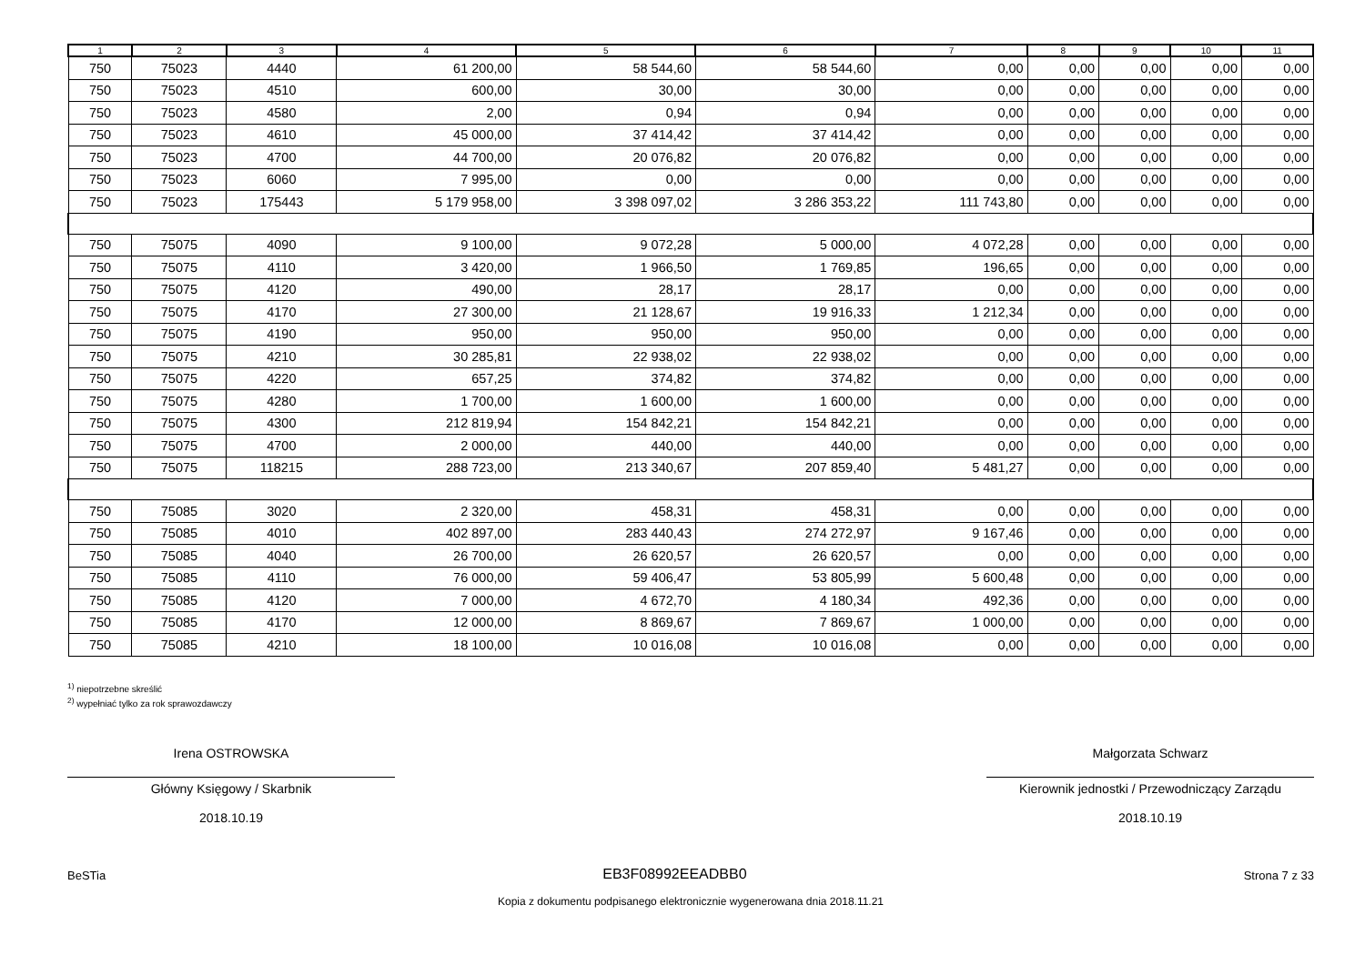| 1 | 2 | 3 | 4 | 5 | 6 | 7 | 8 | 9 | 10 | 11 |
| --- | --- | --- | --- | --- | --- | --- | --- | --- | --- | --- |
| 750 | 75023 | 4440 | 61 200,00 | 58 544,60 | 58 544,60 | 0,00 | 0,00 | 0,00 | 0,00 | 0,00 |
| 750 | 75023 | 4510 | 600,00 | 30,00 | 30,00 | 0,00 | 0,00 | 0,00 | 0,00 | 0,00 |
| 750 | 75023 | 4580 | 2,00 | 0,94 | 0,94 | 0,00 | 0,00 | 0,00 | 0,00 | 0,00 |
| 750 | 75023 | 4610 | 45 000,00 | 37 414,42 | 37 414,42 | 0,00 | 0,00 | 0,00 | 0,00 | 0,00 |
| 750 | 75023 | 4700 | 44 700,00 | 20 076,82 | 20 076,82 | 0,00 | 0,00 | 0,00 | 0,00 | 0,00 |
| 750 | 75023 | 6060 | 7 995,00 | 0,00 | 0,00 | 0,00 | 0,00 | 0,00 | 0,00 | 0,00 |
| 750 | 75023 | 175443 | 5 179 958,00 | 3 398 097,02 | 3 286 353,22 | 111 743,80 | 0,00 | 0,00 | 0,00 | 0,00 |
| 750 | 75075 | 4090 | 9 100,00 | 9 072,28 | 5 000,00 | 4 072,28 | 0,00 | 0,00 | 0,00 | 0,00 |
| 750 | 75075 | 4110 | 3 420,00 | 1 966,50 | 1 769,85 | 196,65 | 0,00 | 0,00 | 0,00 | 0,00 |
| 750 | 75075 | 4120 | 490,00 | 28,17 | 28,17 | 0,00 | 0,00 | 0,00 | 0,00 | 0,00 |
| 750 | 75075 | 4170 | 27 300,00 | 21 128,67 | 19 916,33 | 1 212,34 | 0,00 | 0,00 | 0,00 | 0,00 |
| 750 | 75075 | 4190 | 950,00 | 950,00 | 950,00 | 0,00 | 0,00 | 0,00 | 0,00 | 0,00 |
| 750 | 75075 | 4210 | 30 285,81 | 22 938,02 | 22 938,02 | 0,00 | 0,00 | 0,00 | 0,00 | 0,00 |
| 750 | 75075 | 4220 | 657,25 | 374,82 | 374,82 | 0,00 | 0,00 | 0,00 | 0,00 | 0,00 |
| 750 | 75075 | 4280 | 1 700,00 | 1 600,00 | 1 600,00 | 0,00 | 0,00 | 0,00 | 0,00 | 0,00 |
| 750 | 75075 | 4300 | 212 819,94 | 154 842,21 | 154 842,21 | 0,00 | 0,00 | 0,00 | 0,00 | 0,00 |
| 750 | 75075 | 4700 | 2 000,00 | 440,00 | 440,00 | 0,00 | 0,00 | 0,00 | 0,00 | 0,00 |
| 750 | 75075 | 118215 | 288 723,00 | 213 340,67 | 207 859,40 | 5 481,27 | 0,00 | 0,00 | 0,00 | 0,00 |
| 750 | 75085 | 3020 | 2 320,00 | 458,31 | 458,31 | 0,00 | 0,00 | 0,00 | 0,00 | 0,00 |
| 750 | 75085 | 4010 | 402 897,00 | 283 440,43 | 274 272,97 | 9 167,46 | 0,00 | 0,00 | 0,00 | 0,00 |
| 750 | 75085 | 4040 | 26 700,00 | 26 620,57 | 26 620,57 | 0,00 | 0,00 | 0,00 | 0,00 | 0,00 |
| 750 | 75085 | 4110 | 76 000,00 | 59 406,47 | 53 805,99 | 5 600,48 | 0,00 | 0,00 | 0,00 | 0,00 |
| 750 | 75085 | 4120 | 7 000,00 | 4 672,70 | 4 180,34 | 492,36 | 0,00 | 0,00 | 0,00 | 0,00 |
| 750 | 75085 | 4170 | 12 000,00 | 8 869,67 | 7 869,67 | 1 000,00 | 0,00 | 0,00 | 0,00 | 0,00 |
| 750 | 75085 | 4210 | 18 100,00 | 10 016,08 | 10 016,08 | 0,00 | 0,00 | 0,00 | 0,00 | 0,00 |
<sup>1)</sup> niepotrzebne skreślić
<sup>2)</sup> wypełniać tylko za rok sprawozdawczy
Irena OSTROWSKA
Główny Księgowy / Skarbnik
2018.10.19
Małgorzata Schwarz
Kierownik jednostki / Przewodniczący Zarządu
2018.10.19
BeSTia EB3F08992EEADBB0 Strona 7 z 33
Kopia z dokumentu podpisanego elektronicznie wygenerowana dnia 2018.11.21